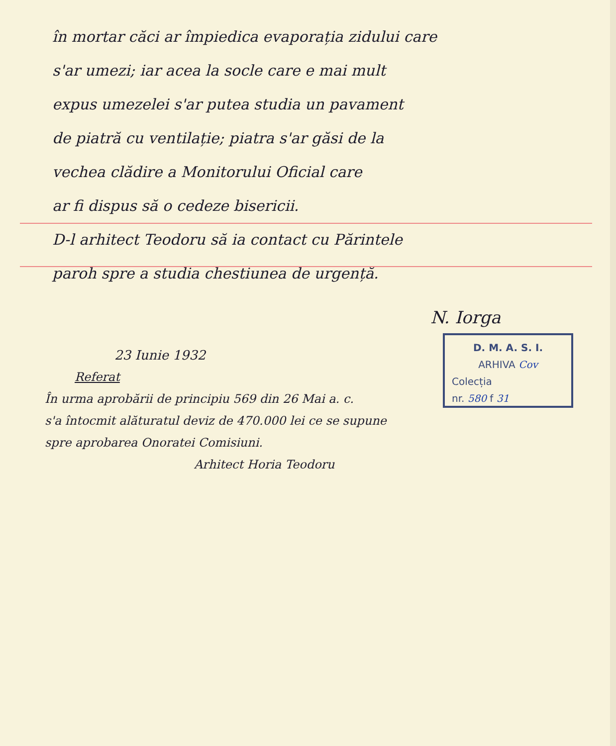în mortar căci ar împiedica evaporația zidului care
s'ar umezi; iar acea la socle care e mai mult
expus umezelei s'ar putea studia un pavament
de piatră cu ventilație; piatra s'ar găsi de la
vechea clădire a Monitorului Oficial care
ar fi dispus să o cedeze bisericii.
D-l arhitect Teodoru să ia contact cu Părintele
paroh spre a studia chestiunea de urgență.
N. Iorga
23 Iunie 1932
Referat
În urma aprobării de principiu 569 din 26 Mai a. c.
s'a întocmit alăturatul deviz de 470.000 lei ce se supune
spre aprobarea Onoratei Comisiuni.
Arhitect Horia Teodoru
D. M. A. S. I.
ARHIVA Cov
Colecția
nr. 580 f 31